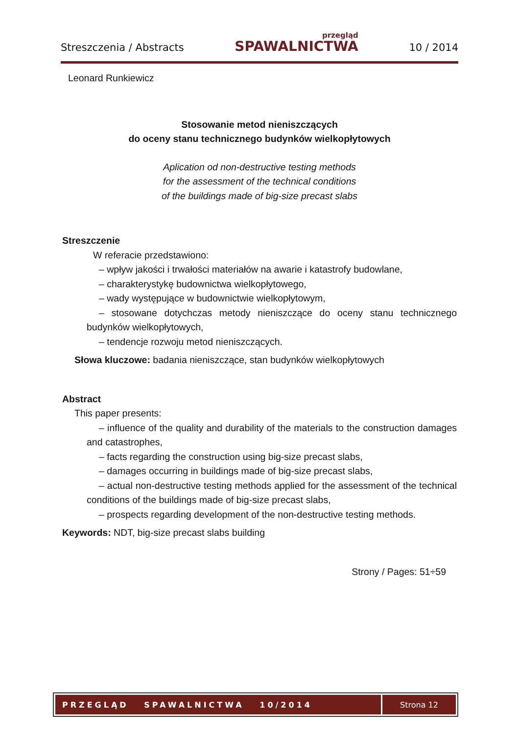Streszczenia / Abstracts przegląd
SPAWALNICTWA 10 / 2014
Leonard Runkiewicz
Stosowanie metod nieniszczących
do oceny stanu technicznego budynków wielkopłytowych
Aplication od non-destructive testing methods
for the assessment of the technical conditions
of the buildings made of big-size precast slabs
Streszczenie
W referacie przedstawiono:
– wpływ jakości i trwałości materiałów na awarie i katastrofy budowlane,
– charakterystykę budownictwa wielkopłytowego,
– wady występujące w budownictwie wielkopłytowym,
– stosowane dotychczas metody nieniszczące do oceny stanu technicznego budynków wielkopłytowych,
– tendencje rozwoju metod nieniszczących.
Słowa kluczowe: badania nieniszczące, stan budynków wielkopłytowych
Abstract
This paper presents:
– influence of the quality and durability of the materials to the construction damages and catastrophes,
– facts regarding the construction using big-size precast slabs,
– damages occurring in buildings made of big-size precast slabs,
– actual non-destructive testing methods applied for the assessment of the technical conditions of the buildings made of big-size precast slabs,
– prospects regarding development of the non-destructive testing methods.
Keywords: NDT, big-size precast slabs building
Strony / Pages: 51÷59
PRZEGLĄD SPAWALNICTWA 10/2014
Strona 12